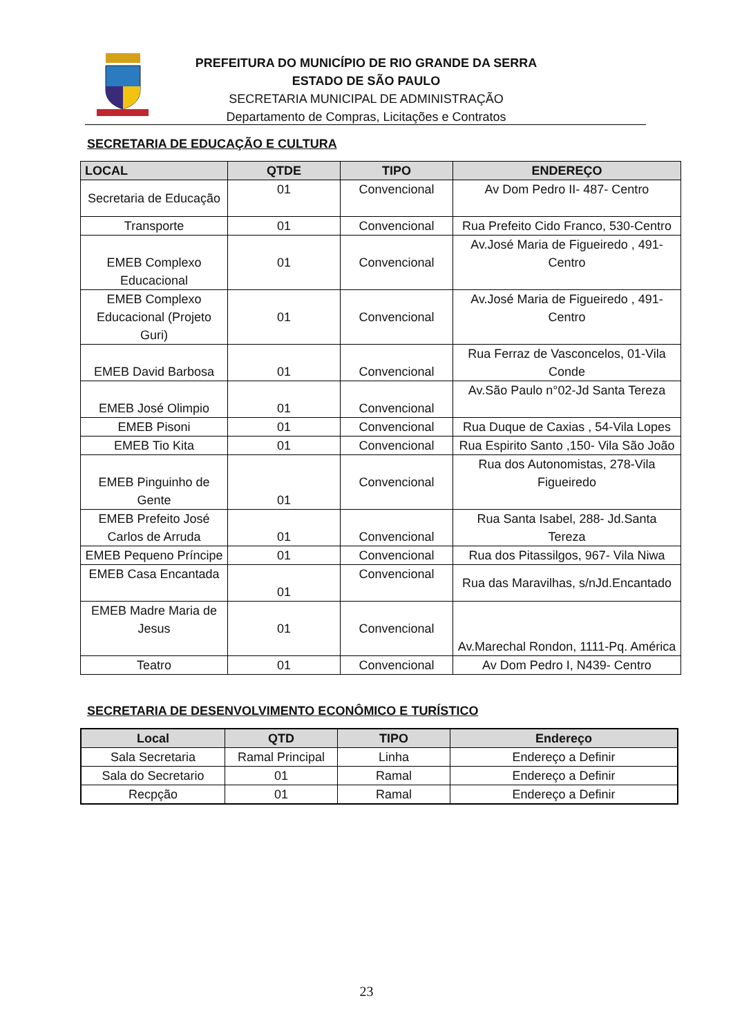PREFEITURA DO MUNICÍPIO DE RIO GRANDE DA SERRA
ESTADO DE SÃO PAULO
SECRETARIA MUNICIPAL DE ADMINISTRAÇÃO
Departamento de Compras, Licitações e Contratos
SECRETARIA DE EDUCAÇÃO E CULTURA
| LOCAL | QTDE | TIPO | ENDEREÇO |
| --- | --- | --- | --- |
| Secretaria de Educação | 01 | Convencional | Av Dom Pedro II- 487- Centro |
| Transporte | 01 | Convencional | Rua Prefeito Cido Franco, 530-Centro |
| EMEB Complexo Educacional | 01 | Convencional | Av.José Maria de Figueiredo , 491-Centro |
| EMEB Complexo Educacional (Projeto Guri) | 01 | Convencional | Av.José Maria de Figueiredo , 491-Centro |
| EMEB David Barbosa | 01 | Convencional | Rua Ferraz de Vasconcelos, 01-Vila Conde |
| EMEB José Olimpio | 01 | Convencional | Av.São Paulo n°02-Jd Santa Tereza |
| EMEB Pisoni | 01 | Convencional | Rua Duque de Caxias , 54-Vila Lopes |
| EMEB Tio Kita | 01 | Convencional | Rua Espirito Santo ,150- Vila São João |
| EMEB Pinguinho de Gente | 01 | Convencional | Rua dos Autonomistas, 278-Vila Figueiredo |
| EMEB Prefeito José Carlos de Arruda | 01 | Convencional | Rua Santa Isabel, 288- Jd.Santa Tereza |
| EMEB Pequeno Príncipe | 01 | Convencional | Rua dos Pitassilgos, 967- Vila Niwa |
| EMEB Casa Encantada | 01 | Convencional | Rua das Maravilhas, s/nJd.Encantado |
| EMEB Madre Maria de Jesus | 01 | Convencional | Av.Marechal Rondon, 1111-Pq. América |
| Teatro | 01 | Convencional | Av Dom Pedro I, N439- Centro |
SECRETARIA DE DESENVOLVIMENTO ECONÔMICO E TURÍSTICO
| Local | QTD | TIPO | Endereço |
| --- | --- | --- | --- |
| Sala Secretaria | Ramal Principal | Linha | Endereço a Definir |
| Sala do Secretario | 01 | Ramal | Endereço a Definir |
| Recpção | 01 | Ramal | Endereço a Definir |
23